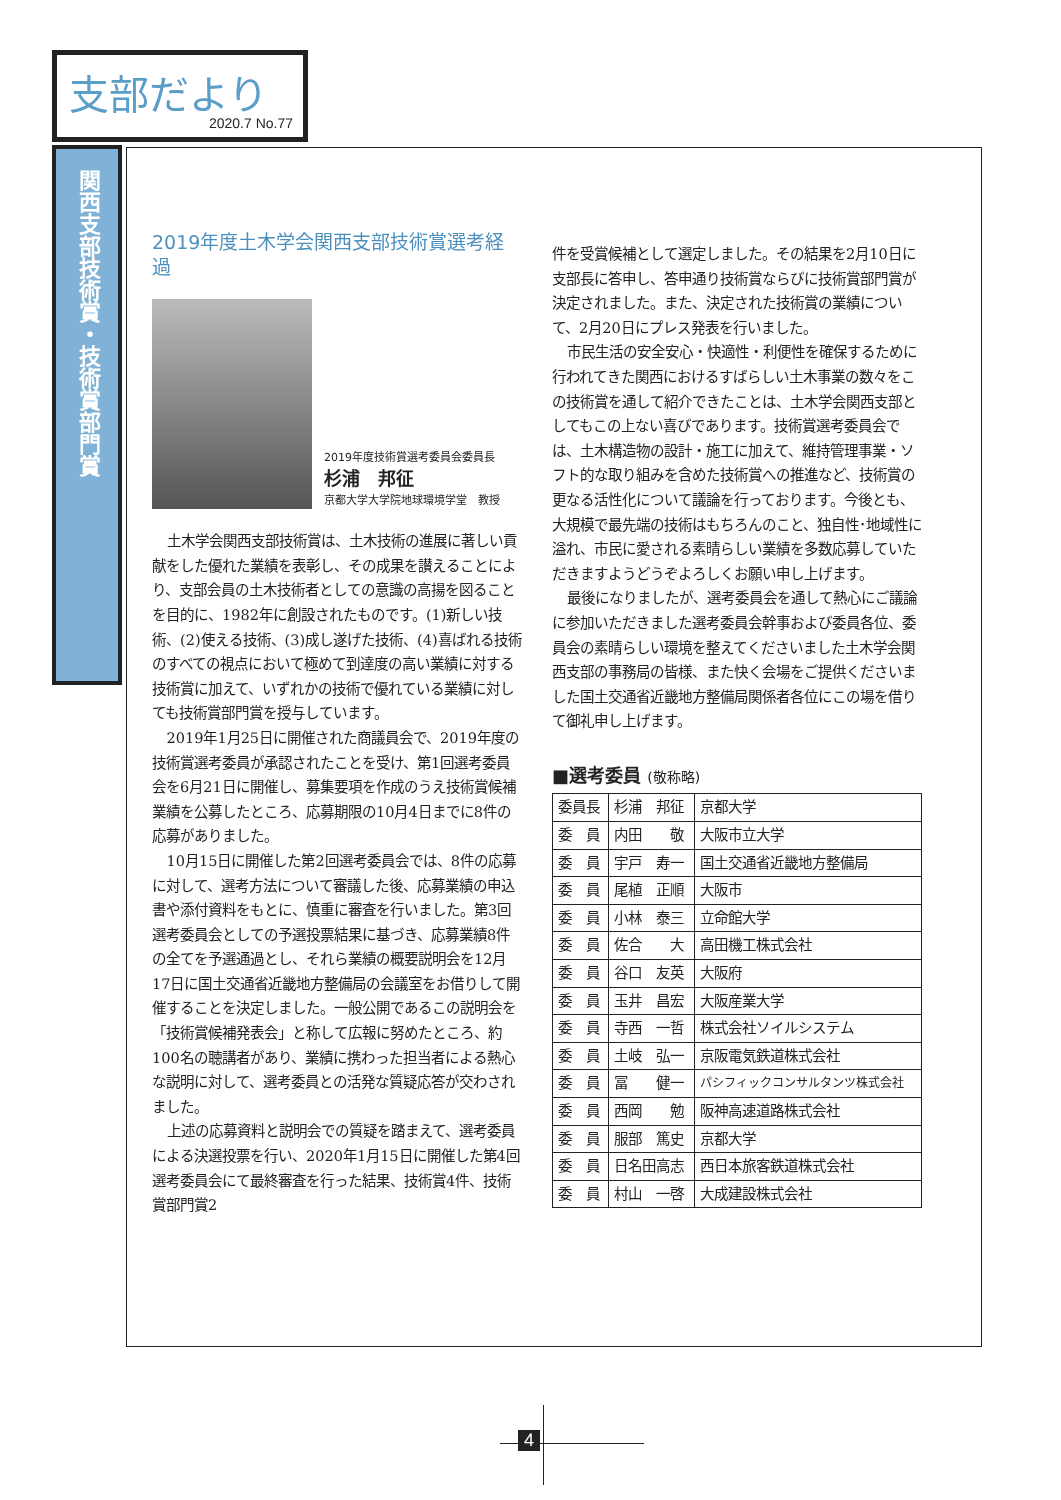支部だより
2020.7 No.77
関西支部技術賞・技術賞部門賞
2019年度土木学会関西支部技術賞選考経過
2019年度技術賞選考委員会委員長
杉浦　邦征
京都大学大学院地球環境学堂　教授
土木学会関西支部技術賞は、土木技術の進展に著しい貢献をした優れた業績を表彰し、その成果を讃えることにより、支部会員の土木技術者としての意識の高揚を図ることを目的に、1982年に創設されたものです。(1)新しい技術、(2)使える技術、(3)成し遂げた技術、(4)喜ばれる技術のすべての視点において極めて到達度の高い業績に対する技術賞に加えて、いずれかの技術で優れている業績に対しても技術賞部門賞を授与しています。
2019年1月25日に開催された商議員会で、2019年度の技術賞選考委員が承認されたことを受け、第1回選考委員会を6月21日に開催し、募集要項を作成のうえ技術賞候補業績を公募したところ、応募期限の10月4日までに8件の応募がありました。
10月15日に開催した第2回選考委員会では、8件の応募に対して、選考方法について審議した後、応募業績の申込書や添付資料をもとに、慎重に審査を行いました。第3回選考委員会としての予選投票結果に基づき、応募業績8件の全てを予選通過とし、それら業績の概要説明会を12月17日に国土交通省近畿地方整備局の会議室をお借りして開催することを決定しました。一般公開であるこの説明会を「技術賞候補発表会」と称して広報に努めたところ、約100名の聴講者があり、業績に携わった担当者による熱心な説明に対して、選考委員との活発な質疑応答が交わされました。
上述の応募資料と説明会での質疑を踏まえて、選考委員による決選投票を行い、2020年1月15日に開催した第4回選考委員会にて最終審査を行った結果、技術賞4件、技術賞部門賞2
件を受賞候補として選定しました。その結果を2月10日に支部長に答申し、答申通り技術賞ならびに技術賞部門賞が決定されました。また、決定された技術賞の業績について、2月20日にプレス発表を行いました。
市民生活の安全安心・快適性・利便性を確保するために行われてきた関西におけるすばらしい土木事業の数々をこの技術賞を通して紹介できたことは、土木学会関西支部としてもこの上ない喜びであります。技術賞選考委員会では、土木構造物の設計・施工に加えて、維持管理事業・ソフト的な取り組みを含めた技術賞への推進など、技術賞の更なる活性化について議論を行っております。今後とも、大規模で最先端の技術はもちろんのこと、独自性･地域性に溢れ、市民に愛される素晴らしい業績を多数応募していただきますようどうぞよろしくお願い申し上げます。
最後になりましたが、選考委員会を通して熱心にご議論に参加いただきました選考委員会幹事および委員各位、委員会の素晴らしい環境を整えてくださいました土木学会関西支部の事務局の皆様、また快く会場をご提供くださいました国土交通省近畿地方整備局関係者各位にこの場を借りて御礼申し上げます。
■選考委員 (敬称略)
| 委員長 | 杉浦 邦征 | 京都大学 |
| 委 員 | 内田 敬 | 大阪市立大学 |
| 委 員 | 宇戸 寿一 | 国土交通省近畿地方整備局 |
| 委 員 | 尾植 正順 | 大阪市 |
| 委 員 | 小林 泰三 | 立命館大学 |
| 委 員 | 佐合 大 | 高田機工株式会社 |
| 委 員 | 谷口 友英 | 大阪府 |
| 委 員 | 玉井 昌宏 | 大阪産業大学 |
| 委 員 | 寺西 一哲 | 株式会社ソイルシステム |
| 委 員 | 土岐 弘一 | 京阪電気鉄道株式会社 |
| 委 員 | 冨 健一 | パシフィックコンサルタンツ株式会社 |
| 委 員 | 西岡 勉 | 阪神高速道路株式会社 |
| 委 員 | 服部 篤史 | 京都大学 |
| 委 員 | 日名田高志 | 西日本旅客鉄道株式会社 |
| 委 員 | 村山 一啓 | 大成建設株式会社 |
4